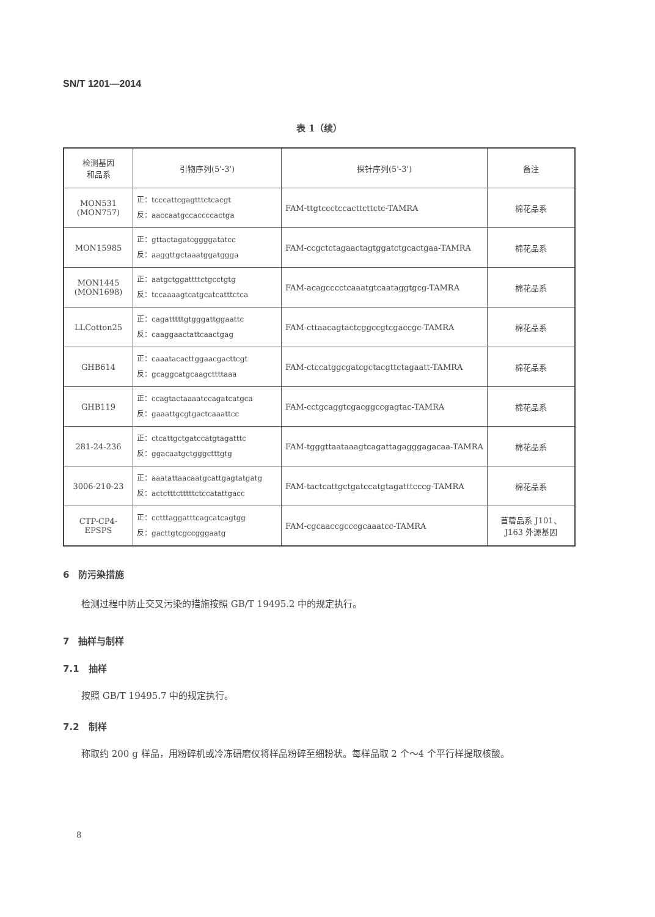SN/T 1201—2014
表 1（续）
| 检测基因 和品系 | 引物序列(5'-3') | 探针序列(5'-3') | 备注 |
| --- | --- | --- | --- |
| MON531 (MON757) | 正：tcccattcgagtttctcacgt 反：aaccaatgccaccccactga | FAM-ttgtccctccacttcttctc-TAMRA | 棉花品系 |
| MON15985 | 正：gttactagatcggggatatcc 反：aaggttgctaaatggatggga | FAM-ccgctctagaactagtggatctgcactgaa-TAMRA | 棉花品系 |
| MON1445 (MON1698) | 正：aatgctggattttctgcctgtg 反：tccaaaagtcatgcatcatttctca | FAM-acagcccctcaaatgtcaataggtgcg-TAMRA | 棉花品系 |
| LLCotton25 | 正：cagatttttgtgggattggaattc 反：caaggaactattcaactgag | FAM-cttaacagtactcggccgtcgaccgc-TAMRA | 棉花品系 |
| GHB614 | 正：caaatacacttggaacgacttcgt 反：gcaggcatgcaagcttttaaa | FAM-ctccatggcgatcgctacgttctagaatt-TAMRA | 棉花品系 |
| GHB119 | 正：ccagtactaaaatccagatcatgca 反：gaaattgcgtgactcaaattcc | FAM-cctgcaggtcgacggccgagtac-TAMRA | 棉花品系 |
| 281-24-236 | 正：ctcattgctgatccatgtagatttc 反：ggacaatgctgggctttgtg | FAM-tgggttaataaagtcagattagagggagacaa-TAMRA | 棉花品系 |
| 3006-210-23 | 正：aaatattaacaatgcattgagtatgatg 反：actctttctttttctccatattgacc | FAM-tactcattgctgatccatgtagatttcccg-TAMRA | 棉花品系 |
| CTP-CP4- EPSPS | 正：cctttaggatttcagcatcagtgg 反：gacttgtcgccgggaatg | FAM-cgcaaccgcccgcaaatcc-TAMRA | 苜蓿品系 J101、 J163 外源基因 |
6　防污染措施
检测过程中防止交叉污染的措施按照 GB/T 19495.2 中的规定执行。
7　抽样与制样
7.1　抽样
按照 GB/T 19495.7 中的规定执行。
7.2　制样
称取约 200 g 样品，用粉碎机或冷冻研磨仪将样品粉碎至细粉状。每样品取 2 个～4 个平行样提取核酸。
8